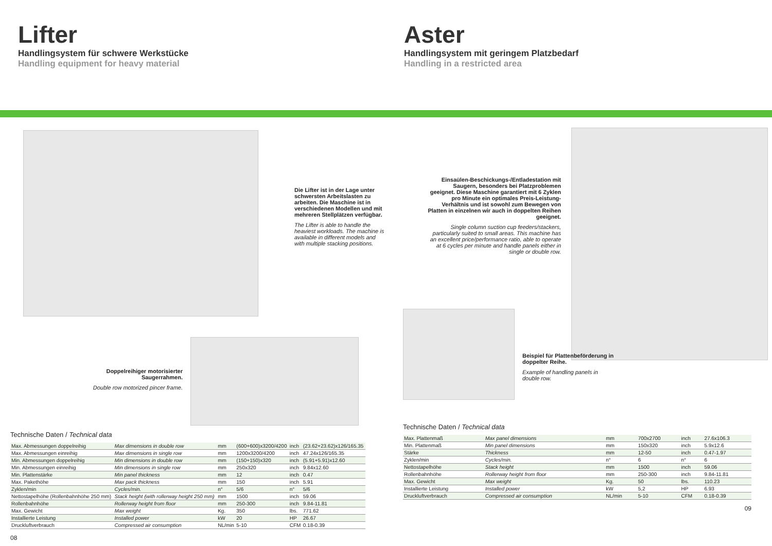Lifter
Handlingsystem für schwere Werkstücke
Handling equipment for heavy material
Die Lifter ist in der Lage unter schwersten Arbeitslasten zu arbeiten. Die Maschine ist in verschiedenen Modellen und mit mehreren Stellplätzen verfügbar.
The Lifter is able to handle the heaviest workloads. The machine is available in different models and with multiple stacking positions.
Doppelreihiger motorisierter Saugerrahmen.
Double row motorized pincer frame.
Technische Daten / Technical data
| Max. Abmessungen doppelreihig | Max dimensions in double row | mm | (600+600)x3200/4200 | inch | (23.62+23.62)x126/165.35 |
| Max. Abmessungen einreihig | Max dimensions in single row | mm | 1200x3200/4200 | inch | 47.24x126/165.35 |
| Min. Abmessungen doppelreihig | Min dimensions in double row | mm | (150+150)x320 | inch | (5.91+5.91)x12.60 |
| Min. Abmessungen einreihig | Min dimensions in single row | mm | 250x320 | inch | 9.84x12.60 |
| Min. Plattenstärke | Min panel thickness | mm | 12 | inch | 0.47 |
| Max. Pakethöhe | Max pack thickness | mm | 150 | inch | 5.91 |
| Zyklen/min | Cycles/min. | n° | 5/6 | n° | 5/6 |
| Nettostapelhöhe (Rollenbahnhöhe 250 mm) | Stack height (with rollerway height 250 mm) | mm | 1500 | inch | 59.06 |
| Rollenbahnhöhe | Rollerway height from floor | mm | 250-300 | inch | 9.84-11.81 |
| Max. Gewicht | Max weight | Kg. | 350 | lbs. | 771.62 |
| Installierte Leistung | Installed power | kW | 20 | HP | 26.67 |
| Druckluftverbrauch | Compressed air consumption | NL/min | 5-10 | CFM | 0.18-0.39 |
08
Aster
Handlingsystem mit geringem Platzbedarf
Handling in a restricted area
Einsaülen-Beschickungs-/Entladestation mit Saugern, besonders bei Platzproblemen geeignet. Diese Maschine garantiert mit 6 Zyklen pro Minute ein optimales Preis-Leistung-Verhältnis und ist sowohl zum Bewegen von Platten in einzelnen wir auch in doppelten Reihen geeignet.
Single column suction cup feeders/stackers, particularly suited to small areas. This machine has an excellent price/performance ratio, able to operate at 6 cycles per minute and handle panels either in single or double row.
Beispiel für Plattenbeförderung in doppelter Reihe.
Example of handling panels in double row.
Technische Daten / Technical data
| Max. Plattenmaß | Max panel dimensions | mm | 700x2700 | inch | 27.6x106.3 |
| Min. Plattenmaß | Min panel dimensions | mm | 150x320 | inch | 5.9x12.6 |
| Stärke | Thickness | mm | 12-50 | inch | 0.47-1.97 |
| Zyklen/min | Cycles/min. | n° | 6 | n° | 6 |
| Nettostapelhöhe | Stack height | mm | 1500 | inch | 59.06 |
| Rollenbahnhöhe | Rollerway height from floor | mm | 250-300 | inch | 9.84-11.81 |
| Max. Gewicht | Max weight | Kg. | 50 | lbs. | 110.23 |
| Installierte Leistung | Installed power | kW | 5,2 | HP | 6.93 |
| Druckluftverbrauch | Compressed air consumption | NL/min | 5-10 | CFM | 0.18-0.39 |
09